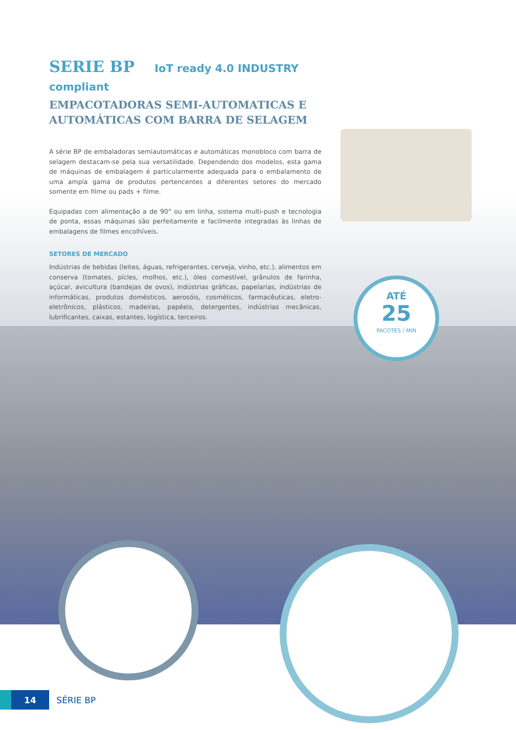SERIE BP IoT ready 4.0 INDUSTRY compliant
EMPACOTADORAS SEMI-AUTOMATICAS E AUTOMÁTICAS COM BARRA DE SELAGEM
A série BP de embaladoras semiautomáticas e automáticas monobloco com barra de selagem destacam-se pela sua versatilidade. Dependendo dos modelos, esta gama de máquinas de embalagem é particularmente adequada para o embalamento de uma ampla gama de produtos pertencentes a diferentes setores do mercado somente em filme ou pads + filme.
Equipadas com alimentação a de 90° ou em linha, sistema multi-push e tecnologia de ponta, essas máquinas são perfeitamente e facilmente integradas às linhas de embalagens de filmes encolhíveis.
SETORES DE MERCADO
Indústrias de bebidas (leites, águas, refrigerantes, cerveja, vinho, etc.), alimentos em conserva (tomates, pícles, molhos, etc.), óleo comestível, grânulos de farinha, açúcar, avicultura (bandejas de ovos), indústrias gráficas, papelarias, indústrias de informáticas, produtos domésticos, aerosóis, cosméticos, farmacêuticas, eletro-eletrônicos, plásticos, madeiras, papéeis, detergentes, indústrias mecânicas, lubrificantes, caixas, estantes, logística, terceiros.
ATÉ
25
PACOTES / MIN
14
SÉRIE BP